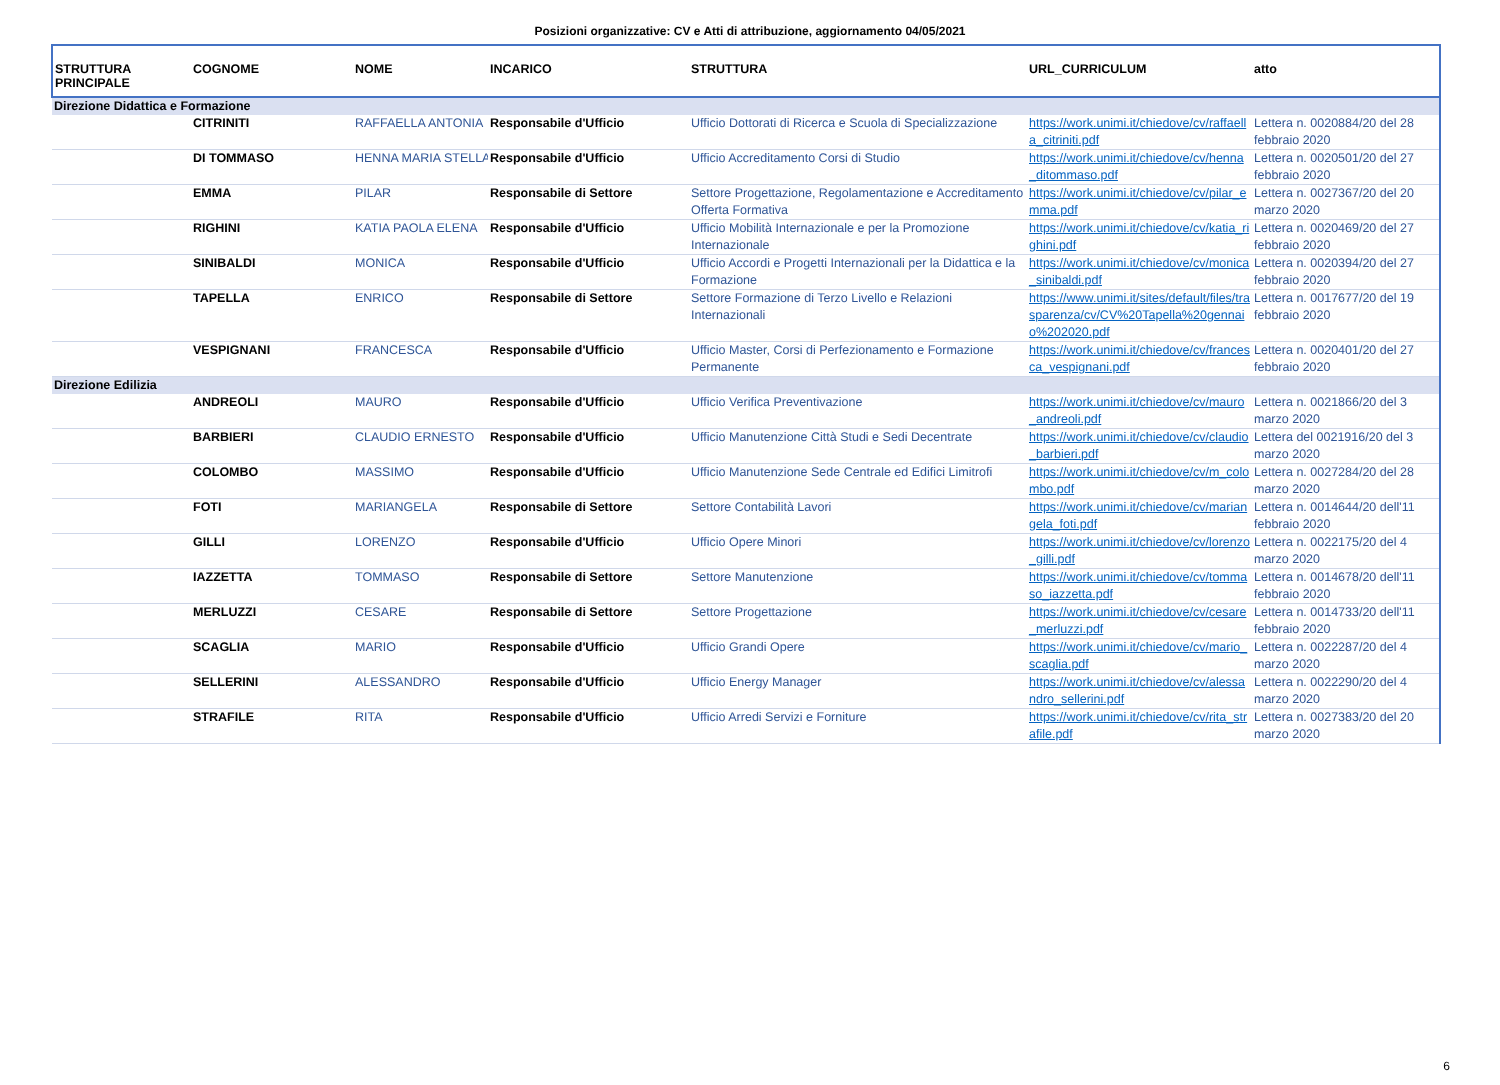Posizioni organizzative: CV e Atti di attribuzione, aggiornamento 04/05/2021
| STRUTTURA PRINCIPALE | COGNOME | NOME | INCARICO | STRUTTURA | URL_CURRICULUM | atto |
| --- | --- | --- | --- | --- | --- | --- |
| Direzione Didattica e Formazione | | | | | | |
| | CITRINITI | RAFFAELLA ANTONIA | Responsabile d'Ufficio | Ufficio Dottorati di Ricerca e Scuola di Specializzazione | https://work.unimi.it/chiedove/cv/raffaella_citriniti.pdf | Lettera n. 0020884/20 del 28 febbraio 2020 |
| | DI TOMMASO | HENNA MARIA STELLA | Responsabile d'Ufficio | Ufficio Accreditamento Corsi di Studio | https://work.unimi.it/chiedove/cv/henna_ditommaso.pdf | Lettera n. 0020501/20 del 27 febbraio 2020 |
| | EMMA | PILAR | Responsabile di Settore | Settore Progettazione, Regolamentazione e Accreditamento Offerta Formativa | https://work.unimi.it/chiedove/cv/pilar_emma.pdf | Lettera n. 0027367/20 del 20 marzo 2020 |
| | RIGHINI | KATIA PAOLA ELENA | Responsabile d'Ufficio | Ufficio Mobilità Internazionale e per la Promozione Internazionale | https://work.unimi.it/chiedove/cv/katia_righini.pdf | Lettera n. 0020469/20 del 27 febbraio 2020 |
| | SINIBALDI | MONICA | Responsabile d'Ufficio | Ufficio Accordi e Progetti Internazionali per la Didattica e la Formazione | https://work.unimi.it/chiedove/cv/monica_sinibaldi.pdf | Lettera n. 0020394/20 del 27 febbraio 2020 |
| | TAPELLA | ENRICO | Responsabile di Settore | Settore Formazione di Terzo Livello e Relazioni Internazionali | https://www.unimi.it/sites/default/files/trasparenza/cv/CV%20Tapella%20gennaio%202020.pdf | Lettera n. 0017677/20 del 19 febbraio 2020 |
| | VESPIGNANI | FRANCESCA | Responsabile d'Ufficio | Ufficio Master, Corsi di Perfezionamento e Formazione Permanente | https://work.unimi.it/chiedove/cv/francesca_vespignani.pdf | Lettera n. 0020401/20 del 27 febbraio 2020 |
| Direzione Edilizia | | | | | | |
| | ANDREOLI | MAURO | Responsabile d'Ufficio | Ufficio Verifica Preventivazione | https://work.unimi.it/chiedove/cv/mauro_andreoli.pdf | Lettera n. 0021866/20 del 3 marzo 2020 |
| | BARBIERI | CLAUDIO ERNESTO | Responsabile d'Ufficio | Ufficio Manutenzione Città Studi e Sedi Decentrate | https://work.unimi.it/chiedove/cv/claudio_barbieri.pdf | Lettera del 0021916/20 del 3 marzo 2020 |
| | COLOMBO | MASSIMO | Responsabile d'Ufficio | Ufficio Manutenzione Sede Centrale ed Edifici Limitrofi | https://work.unimi.it/chiedove/cv/m_colombo.pdf | Lettera n. 0027284/20 del 28 marzo 2020 |
| | FOTI | MARIANGELA | Responsabile di Settore | Settore Contabilità Lavori | https://work.unimi.it/chiedove/cv/mariangela_foti.pdf | Lettera n. 0014644/20 dell'11 febbraio 2020 |
| | GILLI | LORENZO | Responsabile d'Ufficio | Ufficio Opere Minori | https://work.unimi.it/chiedove/cv/lorenzo_gilli.pdf | Lettera n. 0022175/20 del 4 marzo 2020 |
| | IAZZETTA | TOMMASO | Responsabile di Settore | Settore Manutenzione | https://work.unimi.it/chiedove/cv/tommaso_iazzetta.pdf | Lettera n. 0014678/20 dell'11 febbraio 2020 |
| | MERLUZZI | CESARE | Responsabile di Settore | Settore Progettazione | https://work.unimi.it/chiedove/cv/cesare_merluzzi.pdf | Lettera n. 0014733/20 dell'11 febbraio 2020 |
| | SCAGLIA | MARIO | Responsabile d'Ufficio | Ufficio Grandi Opere | https://work.unimi.it/chiedove/cv/mario_scaglia.pdf | Lettera n. 0022287/20 del 4 marzo 2020 |
| | SELLERINI | ALESSANDRO | Responsabile d'Ufficio | Ufficio Energy Manager | https://work.unimi.it/chiedove/cv/alessandro_sellerini.pdf | Lettera n. 0022290/20 del 4 marzo 2020 |
| | STRAFILE | RITA | Responsabile d'Ufficio | Ufficio Arredi Servizi e Forniture | https://work.unimi.it/chiedove/cv/rita_strafile.pdf | Lettera n. 0027383/20 del 20 marzo 2020 |
6